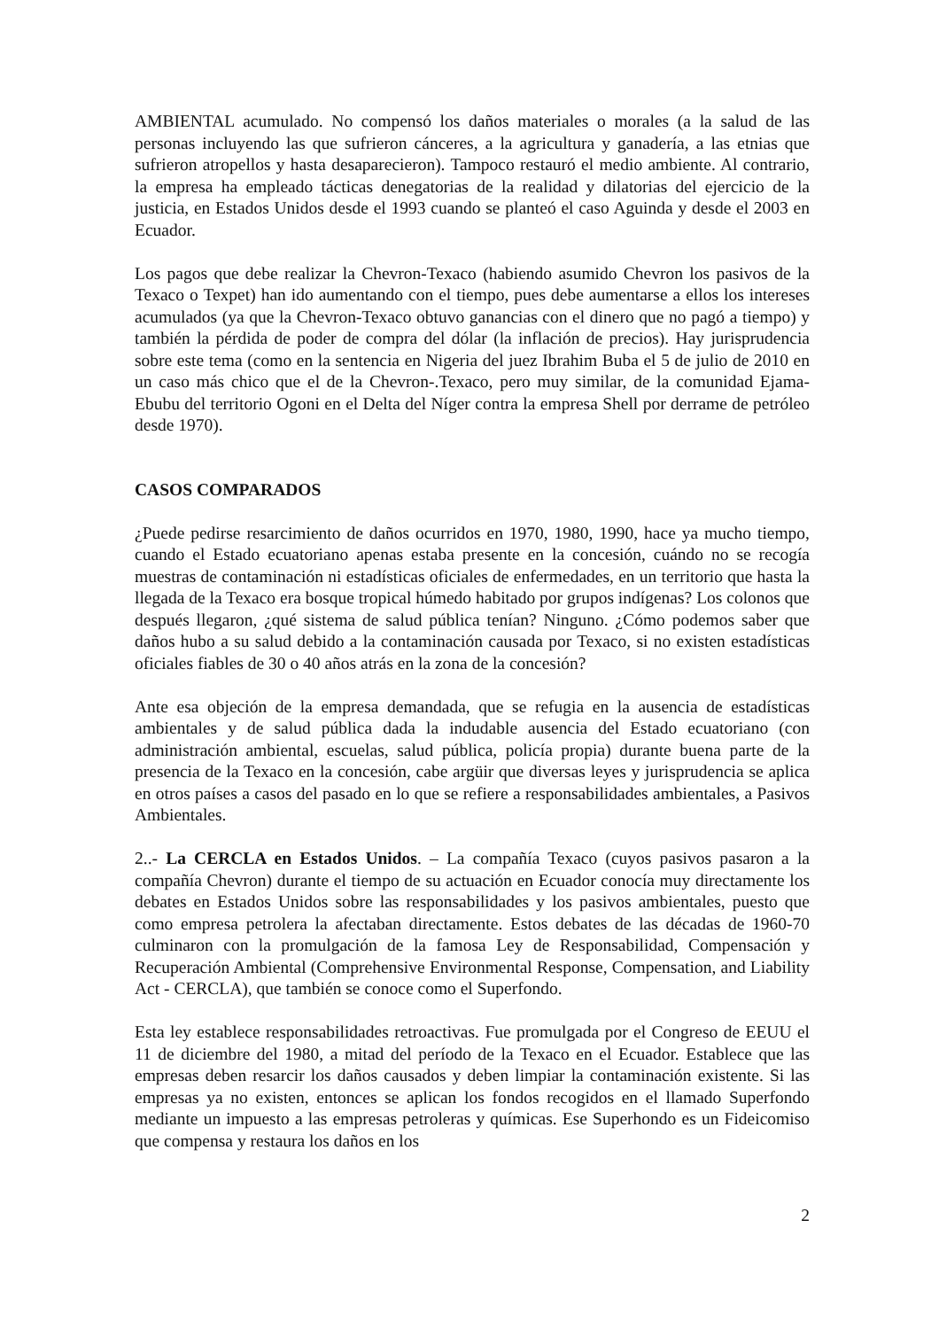AMBIENTAL acumulado. No compensó los daños materiales o morales (a la salud de las personas incluyendo las que sufrieron cánceres, a la agricultura y ganadería, a las etnias que sufrieron atropellos y hasta desaparecieron). Tampoco restauró el medio ambiente. Al contrario, la empresa ha empleado tácticas denegatorias de la realidad y dilatorias del ejercicio de la justicia, en Estados Unidos desde el 1993 cuando se planteó el caso Aguinda y desde el 2003 en Ecuador.
Los pagos que debe realizar la Chevron-Texaco (habiendo asumido Chevron los pasivos de la Texaco o Texpet) han ido aumentando con el tiempo, pues debe aumentarse a ellos los intereses acumulados (ya que la Chevron-Texaco obtuvo ganancias con el dinero que no pagó a tiempo) y también la pérdida de poder de compra del dólar (la inflación de precios). Hay jurisprudencia sobre este tema (como en la sentencia en Nigeria del juez Ibrahim Buba el 5 de julio de 2010 en un caso más chico que el de la Chevron-.Texaco, pero muy similar, de la comunidad Ejama-Ebubu del territorio Ogoni en el Delta del Níger contra la empresa Shell por derrame de petróleo desde 1970).
CASOS COMPARADOS
¿Puede pedirse resarcimiento de daños ocurridos en 1970, 1980, 1990, hace ya mucho tiempo, cuando el Estado ecuatoriano apenas estaba presente en la concesión, cuándo no se recogía muestras de contaminación ni estadísticas oficiales de enfermedades, en un territorio que hasta la llegada de la Texaco era bosque tropical húmedo habitado por grupos indígenas? Los colonos que después llegaron, ¿qué sistema de salud pública tenían? Ninguno. ¿Cómo podemos saber que daños hubo a su salud debido a la contaminación causada por Texaco, si no existen estadísticas oficiales fiables de 30 o 40 años atrás en la zona de la concesión?
Ante esa objeción de la empresa demandada, que se refugia en la ausencia de estadísticas ambientales y de salud pública dada la indudable ausencia del Estado ecuatoriano (con administración ambiental, escuelas, salud pública, policía propia) durante buena parte de la presencia de la Texaco en la concesión, cabe argüir que diversas leyes y jurisprudencia se aplica en otros países a casos del pasado en lo que se refiere a responsabilidades ambientales, a Pasivos Ambientales.
2..- La CERCLA en Estados Unidos. – La compañía Texaco (cuyos pasivos pasaron a la compañía Chevron) durante el tiempo de su actuación en Ecuador conocía muy directamente los debates en Estados Unidos sobre las responsabilidades y los pasivos ambientales, puesto que como empresa petrolera la afectaban directamente. Estos debates de las décadas de 1960-70 culminaron con la promulgación de la famosa Ley de Responsabilidad, Compensación y Recuperación Ambiental (Comprehensive Environmental Response, Compensation, and Liability Act - CERCLA), que también se conoce como el Superfondo.
Esta ley establece responsabilidades retroactivas. Fue promulgada por el Congreso de EEUU el 11 de diciembre del 1980, a mitad del período de la Texaco en el Ecuador. Establece que las empresas deben resarcir los daños causados y deben limpiar la contaminación existente. Si las empresas ya no existen, entonces se aplican los fondos recogidos en el llamado Superfondo mediante un impuesto a las empresas petroleras y químicas. Ese Superhondo es un Fideicomiso que compensa y restaura los daños en los
2